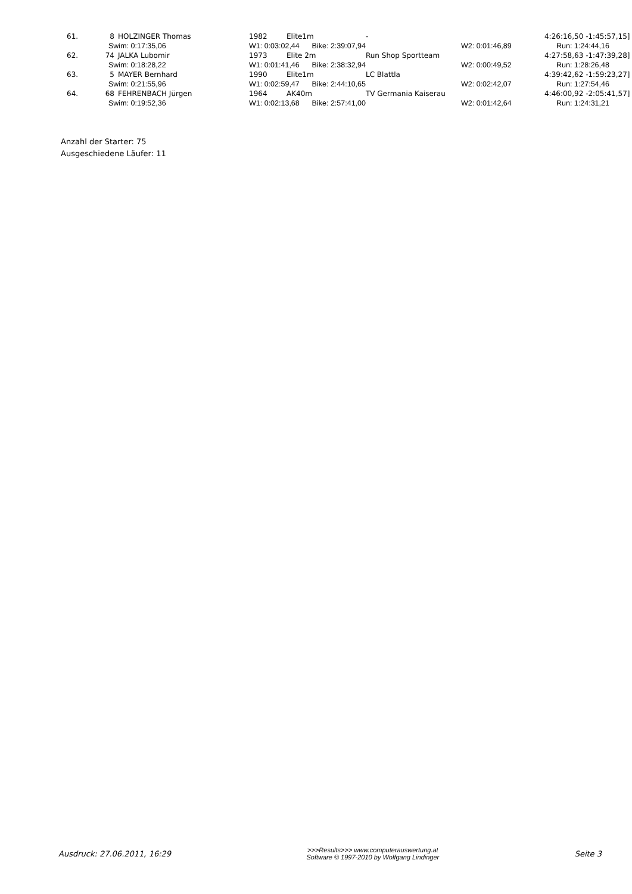| 61. | 8 | HOLZINGER Thomas | 1982 | Elite1m | - | 4:26:16,50 -1:45:57,15] |
| | Swim: 0:17:35,06 | | W1: 0:03:02,44 Bike: 2:39:07,94 | | W2: 0:01:46,89 | Run: 1:24:44,16 |
| 62. | 74 | JALKA Lubomir | 1973 | Elite 2m | Run Shop Sportteam | 4:27:58,63 -1:47:39,28] |
| | Swim: 0:18:28,22 | | W1: 0:01:41,46 Bike: 2:38:32,94 | | W2: 0:00:49,52 | Run: 1:28:26,48 |
| 63. | 5 | MAYER Bernhard | 1990 | Elite1m | LC Blattla | 4:39:42,62 -1:59:23,27] |
| | Swim: 0:21:55,96 | | W1: 0:02:59,47 Bike: 2:44:10,65 | | W2: 0:02:42,07 | Run: 1:27:54,46 |
| 64. | 68 | FEHRENBACH Jürgen | 1964 | AK40m | TV Germania Kaiserau | 4:46:00,92 -2:05:41,57] |
| | Swim: 0:19:52,36 | | W1: 0:02:13,68 Bike: 2:57:41,00 | | W2: 0:01:42,64 | Run: 1:24:31,21 |
Anzahl der Starter: 75
Ausgeschiedene Läufer: 11
Ausdruck: 27.06.2011, 16:29 >>>Results>>> www.computerauswertung.at
Software © 1997-2010 by Wolfgang Lindinger Seite 3